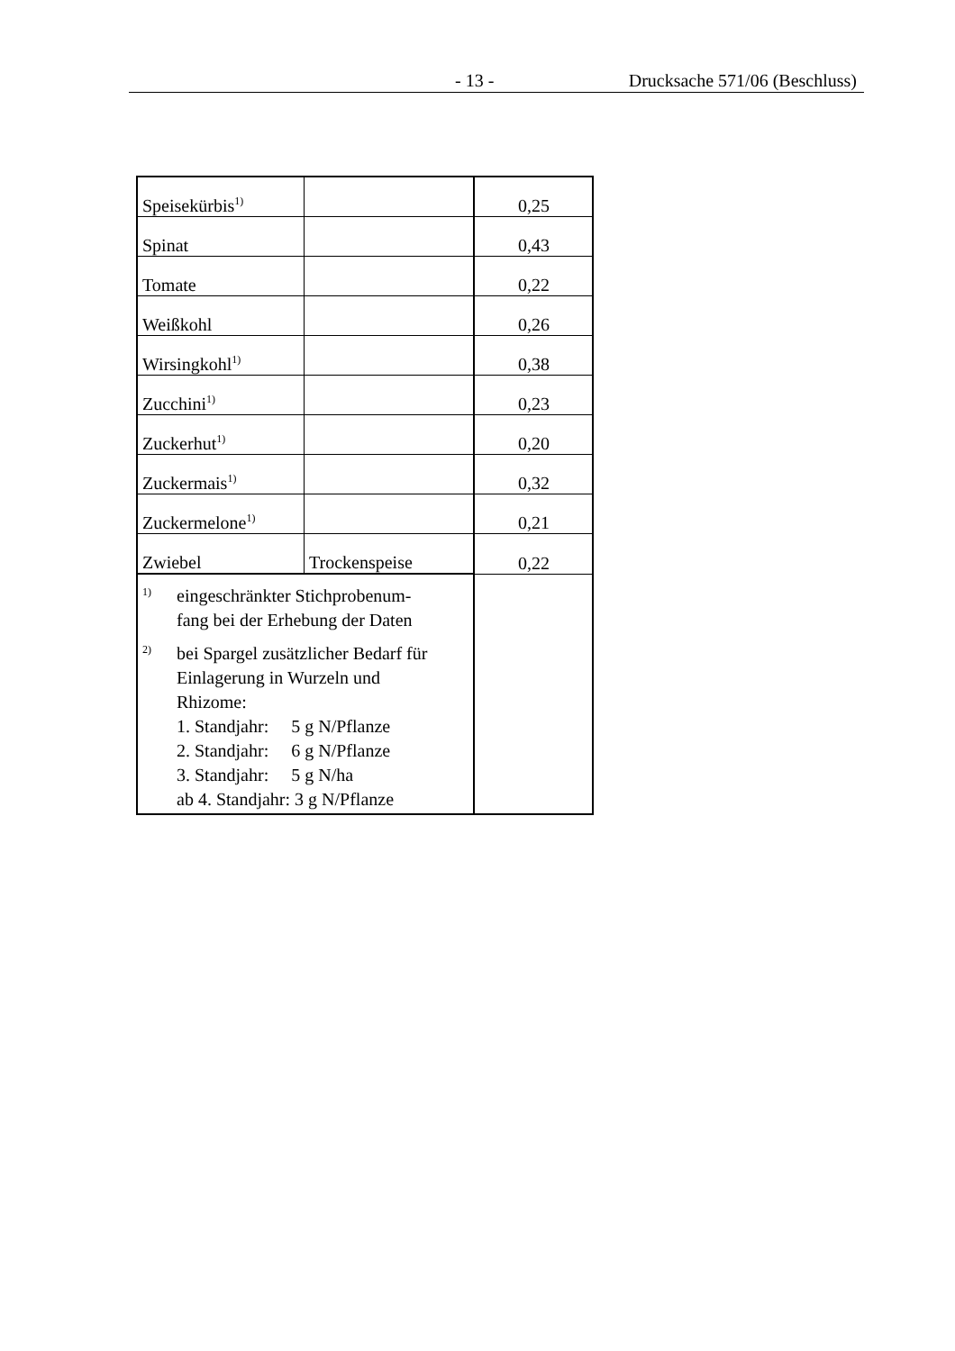- 13 - Drucksache 571/06 (Beschluss)
| Speisekürbis<sup>1)</sup> | | 0,25 |
| Spinat | | 0,43 |
| Tomate | | 0,22 |
| Weißkohl | | 0,26 |
| Wirsingkohl<sup>1)</sup> | | 0,38 |
| Zucchini<sup>1)</sup> | | 0,23 |
| Zuckerhut<sup>1)</sup> | | 0,20 |
| Zuckermais<sup>1)</sup> | | 0,32 |
| Zuckermelone<sup>1)</sup> | | 0,21 |
| Zwiebel | Trockenspeise | 0,22 |
| 1) eingeschränkter Stichprobenum- fang bei der Erhebung der Daten 2) bei Spargel zusätzlicher Bedarf für Einlagerung in Wurzeln und Rhizome: 1. Standjahr: 5 g N/Pflanze 2. Standjahr: 6 g N/Pflanze 3. Standjahr: 5 g N/ha ab 4. Standjahr: 3 g N/Pflanze | | |